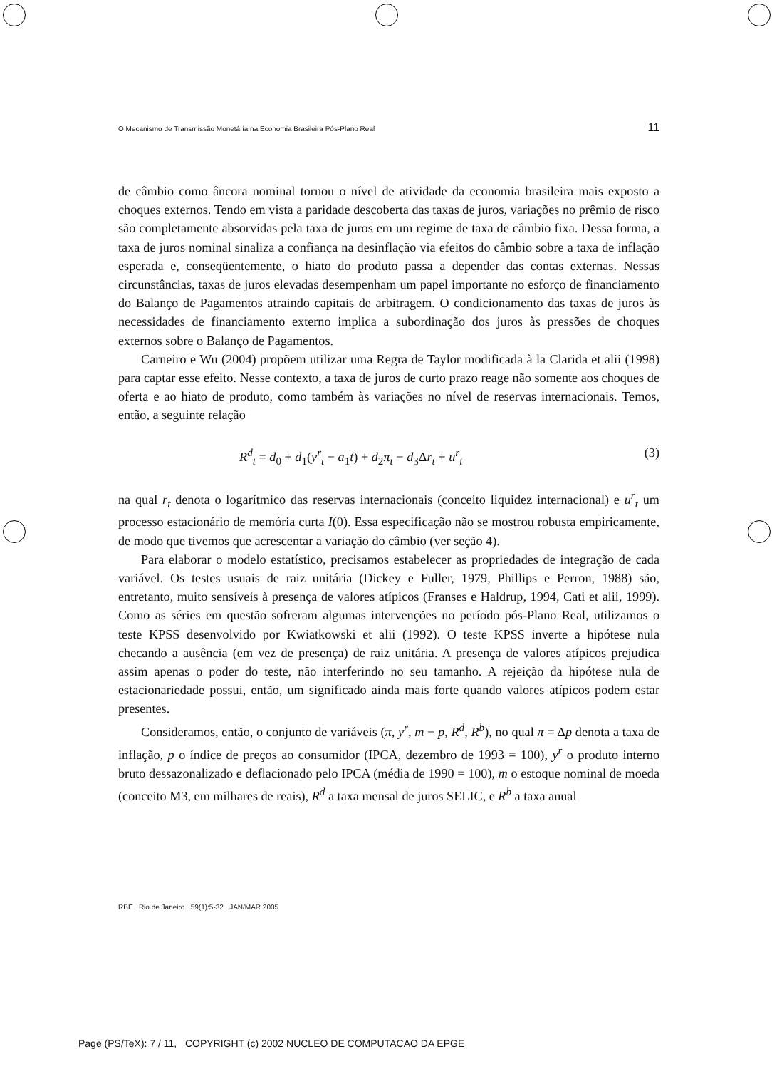O Mecanismo de Transmissão Monetária na Economia Brasileira Pós-Plano Real 11
de câmbio como âncora nominal tornou o nível de atividade da economia brasileira mais exposto a choques externos. Tendo em vista a paridade descoberta das taxas de juros, variações no prêmio de risco são completamente absorvidas pela taxa de juros em um regime de taxa de câmbio fixa. Dessa forma, a taxa de juros nominal sinaliza a confiança na desinflação via efeitos do câmbio sobre a taxa de inflação esperada e, conseqüentemente, o hiato do produto passa a depender das contas externas. Nessas circunstâncias, taxas de juros elevadas desempenham um papel importante no esforço de financiamento do Balanço de Pagamentos atraindo capitais de arbitragem. O condicionamento das taxas de juros às necessidades de financiamento externo implica a subordinação dos juros às pressões de choques externos sobre o Balanço de Pagamentos.
Carneiro e Wu (2004) propõem utilizar uma Regra de Taylor modificada à la Clarida et alii (1998) para captar esse efeito. Nesse contexto, a taxa de juros de curto prazo reage não somente aos choques de oferta e ao hiato de produto, como também às variações no nível de reservas internacionais. Temos, então, a seguinte relação
R<sup>d</sup><sub>t</sub> = d<sub>0</sub> + d<sub>1</sub>(y<sup>r</sup><sub>t</sub> − a<sub>1</sub>t) + d<sub>2</sub>π<sub>t</sub> − d<sub>3</sub>Δr<sub>t</sub> + u<sup>r</sup><sub>t</sub> (3)
na qual r<sub>t</sub> denota o logarítmico das reservas internacionais (conceito liquidez internacional) e u<sup>r</sup><sub>t</sub> um processo estacionário de memória curta I(0). Essa especificação não se mostrou robusta empiricamente, de modo que tivemos que acrescentar a variação do câmbio (ver seção 4).
Para elaborar o modelo estatístico, precisamos estabelecer as propriedades de integração de cada variável. Os testes usuais de raiz unitária (Dickey e Fuller, 1979, Phillips e Perron, 1988) são, entretanto, muito sensíveis à presença de valores atípicos (Franses e Haldrup, 1994, Cati et alii, 1999). Como as séries em questão sofreram algumas intervenções no período pós-Plano Real, utilizamos o teste KPSS desenvolvido por Kwiatkowski et alii (1992). O teste KPSS inverte a hipótese nula checando a ausência (em vez de presença) de raiz unitária. A presença de valores atípicos prejudica assim apenas o poder do teste, não interferindo no seu tamanho. A rejeição da hipótese nula de estacionariedade possui, então, um significado ainda mais forte quando valores atípicos podem estar presentes.
Consideramos, então, o conjunto de variáveis (π, y<sup>r</sup>, m − p, R<sup>d</sup>, R<sup>b</sup>), no qual π = Δp denota a taxa de inflação, p o índice de preços ao consumidor (IPCA, dezembro de 1993 = 100), y<sup>r</sup> o produto interno bruto dessazonalizado e deflacionado pelo IPCA (média de 1990 = 100), m o estoque nominal de moeda (conceito M3, em milhares de reais), R<sup>d</sup> a taxa mensal de juros SELIC, e R<sup>b</sup> a taxa anual
RBE Rio de Janeiro 59(1):5-32 JAN/MAR 2005
Page (PS/TeX): 7 / 11, COPYRIGHT (c) 2002 NUCLEO DE COMPUTACAO DA EPGE